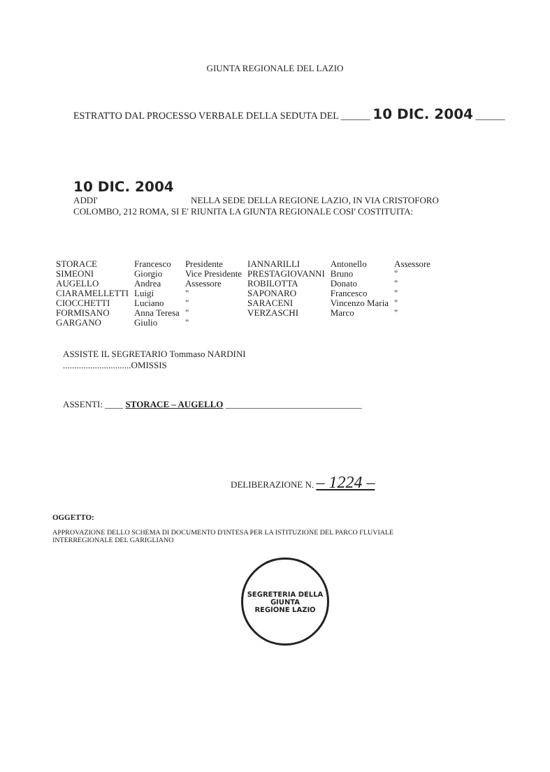GIUNTA REGIONALE DEL LAZIO
ESTRATTO DAL PROCESSO VERBALE DELLA SEDUTA DEL ______ 10 DIC. 2004 ______
10 DIC. 2004
ADDI' NELLA SEDE DELLA REGIONE LAZIO, IN VIA CRISTOFORO
COLOMBO, 212 ROMA, SI E' RIUNITA LA GIUNTA REGIONALE COSI' COSTITUITA:
| STORACE | Francesco | Presidente | IANNARILLI | Antonello | Assessore |
| SIMEONI | Giorgio | Vice Presidente | PRESTAGIOVANNI | Bruno | " |
| AUGELLO | Andrea | Assessore | ROBILOTTA | Donato | " |
| CIARAMELLETTI | Luigi | " | SAPONARO | Francesco | " |
| CIOCCHETTI | Luciano | " | SARACENI | Vincenzo Maria | " |
| FORMISANO | Anna Teresa | " | VERZASCHI | Marco | " |
| GARGANO | Giulio | " | | | |
ASSISTE IL SEGRETARIO Tommaso NARDINI
..............................OMISSIS
ASSENTI: ____ STORACE – AUGELLO ______________________________
DELIBERAZIONE N. – 1224 –
OGGETTO:
APPROVAZIONE DELLO SCHEMA DI DOCUMENTO D'INTESA PER LA ISTITUZIONE DEL PARCO FLUVIALE
INTERREGIONALE DEL GARIGLIANO
SEGRETERIA DELLA GIUNTA
REGIONE LAZIO